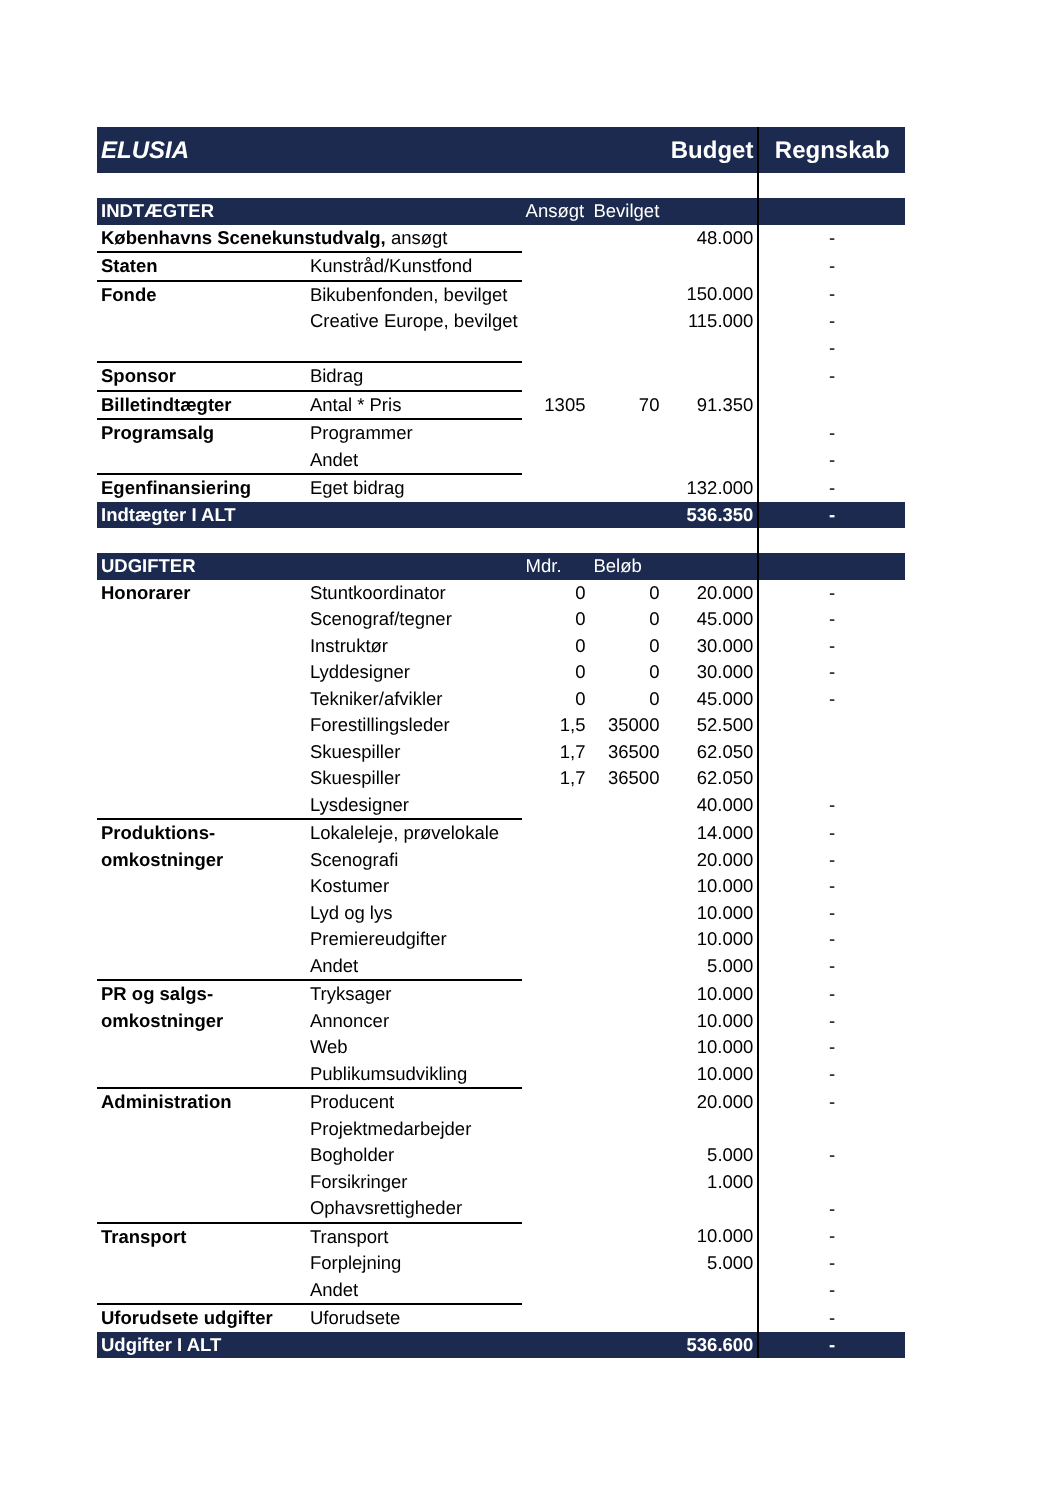| ELUSIA Budget | | | | | Regnskab |
| INDTÆGTER | | Ansøgt | Bevilget | | |
| Københavns Scenekunstudvalg, ansøgt | | | | 48.000 | - |
| Staten | Kunstråd/Kunstfond | | | | - |
| Fonde | Bikubenfonden, bevilget | | | 150.000 | - |
| | Creative Europe, bevilget | | | 115.000 | - |
| | | | | | - |
| Sponsor | Bidrag | | | | - |
| Billetindtægter | Antal * Pris | 1305 | 70 | 91.350 | |
| Programsalg | Programmer | | | | - |
| | Andet | | | | - |
| Egenfinansiering | Eget bidrag | | | 132.000 | - |
| Indtægter I ALT | | | | 536.350 | - |
| UDGIFTER | | Mdr. | Beløb | | |
| Honorarer | Stuntkoordinator | 0 | 0 | 20.000 | - |
| | Scenograf/tegner | 0 | 0 | 45.000 | - |
| | Instruktør | 0 | 0 | 30.000 | - |
| | Lyddesigner | 0 | 0 | 30.000 | - |
| | Tekniker/afvikler | 0 | 0 | 45.000 | - |
| | Forestillingsleder | 1,5 | 35000 | 52.500 | |
| | Skuespiller | 1,7 | 36500 | 62.050 | |
| | Skuespiller | 1,7 | 36500 | 62.050 | |
| | Lysdesigner | | | 40.000 | - |
| Produktions- | Lokaleleje, prøvelokale | | | 14.000 | - |
| omkostninger | Scenografi | | | 20.000 | - |
| | Kostumer | | | 10.000 | - |
| | Lyd og lys | | | 10.000 | - |
| | Premiereudgifter | | | 10.000 | - |
| | Andet | | | 5.000 | - |
| PR og salgs- | Tryksager | | | 10.000 | - |
| omkostninger | Annoncer | | | 10.000 | - |
| | Web | | | 10.000 | - |
| | Publikumsudvikling | | | 10.000 | - |
| Administration | Producent | | | 20.000 | - |
| | Projektmedarbejder | | | | |
| | Bogholder | | | 5.000 | - |
| | Forsikringer | | | 1.000 | |
| | Ophavsrettigheder | | | | - |
| Transport | Transport | | | 10.000 | - |
| | Forplejning | | | 5.000 | - |
| | Andet | | | | - |
| Uforudsete udgifter | Uforudsete | | | | - |
| Udgifter I ALT | | | | 536.600 | - |